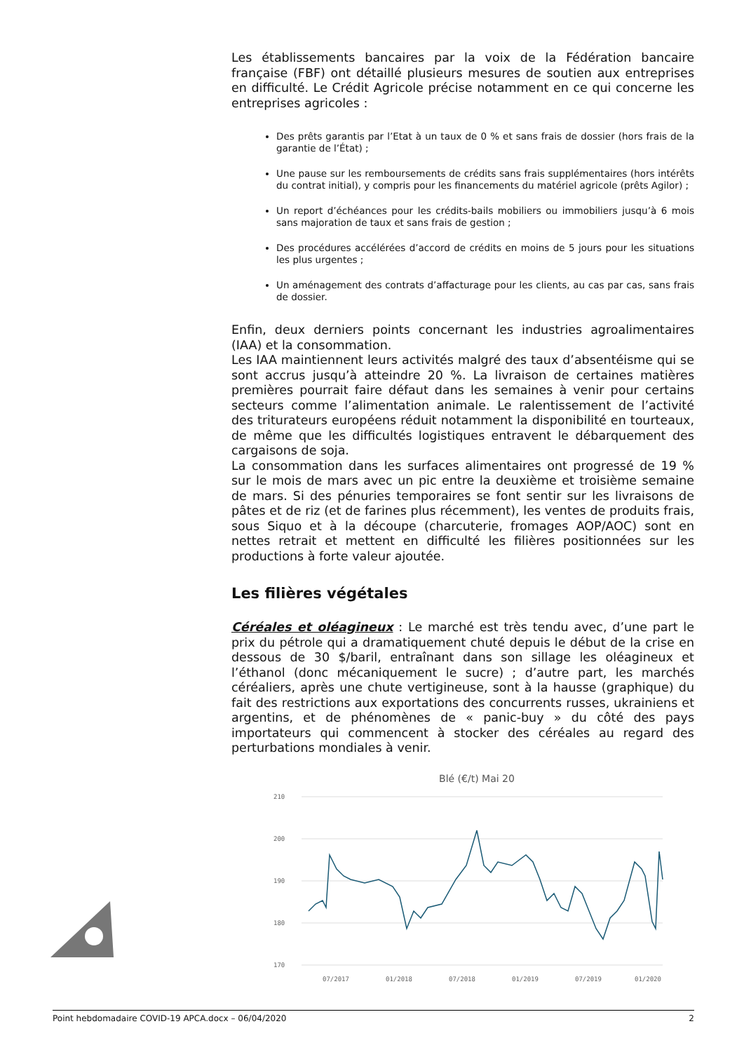Les établissements bancaires par la voix de la Fédération bancaire française (FBF) ont détaillé plusieurs mesures de soutien aux entreprises en difficulté. Le Crédit Agricole précise notamment en ce qui concerne les entreprises agricoles :
Des prêts garantis par l’Etat à un taux de 0 % et sans frais de dossier (hors frais de la garantie de l’État) ;
Une pause sur les remboursements de crédits sans frais supplémentaires (hors intérêts du contrat initial), y compris pour les financements du matériel agricole (prêts Agilor) ;
Un report d’échéances pour les crédits-bails mobiliers ou immobiliers jusqu’à 6 mois sans majoration de taux et sans frais de gestion ;
Des procédures accélérées d’accord de crédits en moins de 5 jours pour les situations les plus urgentes ;
Un aménagement des contrats d’affacturage pour les clients, au cas par cas, sans frais de dossier.
Enfin, deux derniers points concernant les industries agroalimentaires (IAA) et la consommation.
Les IAA maintiennent leurs activités malgré des taux d’absentéisme qui se sont accrus jusqu’à atteindre 20 %. La livraison de certaines matières premières pourrait faire défaut dans les semaines à venir pour certains secteurs comme l’alimentation animale. Le ralentissement de l’activité des triturateurs européens réduit notamment la disponibilité en tourteaux, de même que les difficultés logistiques entravent le débarquement des cargaisons de soja.
La consommation dans les surfaces alimentaires ont progressé de 19 % sur le mois de mars avec un pic entre la deuxième et troisième semaine de mars. Si des pénuries temporaires se font sentir sur les livraisons de pâtes et de riz (et de farines plus récemment), les ventes de produits frais, sous Siquo et à la découpe (charcuterie, fromages AOP/AOC) sont en nettes retrait et mettent en difficulté les filières positionnées sur les productions à forte valeur ajoutée.
Les filières végétales
Céréales et oléagineux : Le marché est très tendu avec, d’une part le prix du pétrole qui a dramatiquement chuté depuis le début de la crise en dessous de 30 $/baril, entraînant dans son sillage les oléagineux et l’éthanol (donc mécaniquement le sucre) ; d’autre part, les marchés céréaliers, après une chute vertigineuse, sont à la hausse (graphique) du fait des restrictions aux exportations des concurrents russes, ukrainiens et argentins, et de phénomènes de « panic-buy » du côté des pays importateurs qui commencent à stocker des céréales au regard des perturbations mondiales à venir.
Blé (€/t) Mai 20
210
200
190
180
170
07/2017
01/2018
07/2018
01/2019
07/2019
01/2020
Point hebdomadaire COVID-19 APCA.docx – 06/04/2020 2